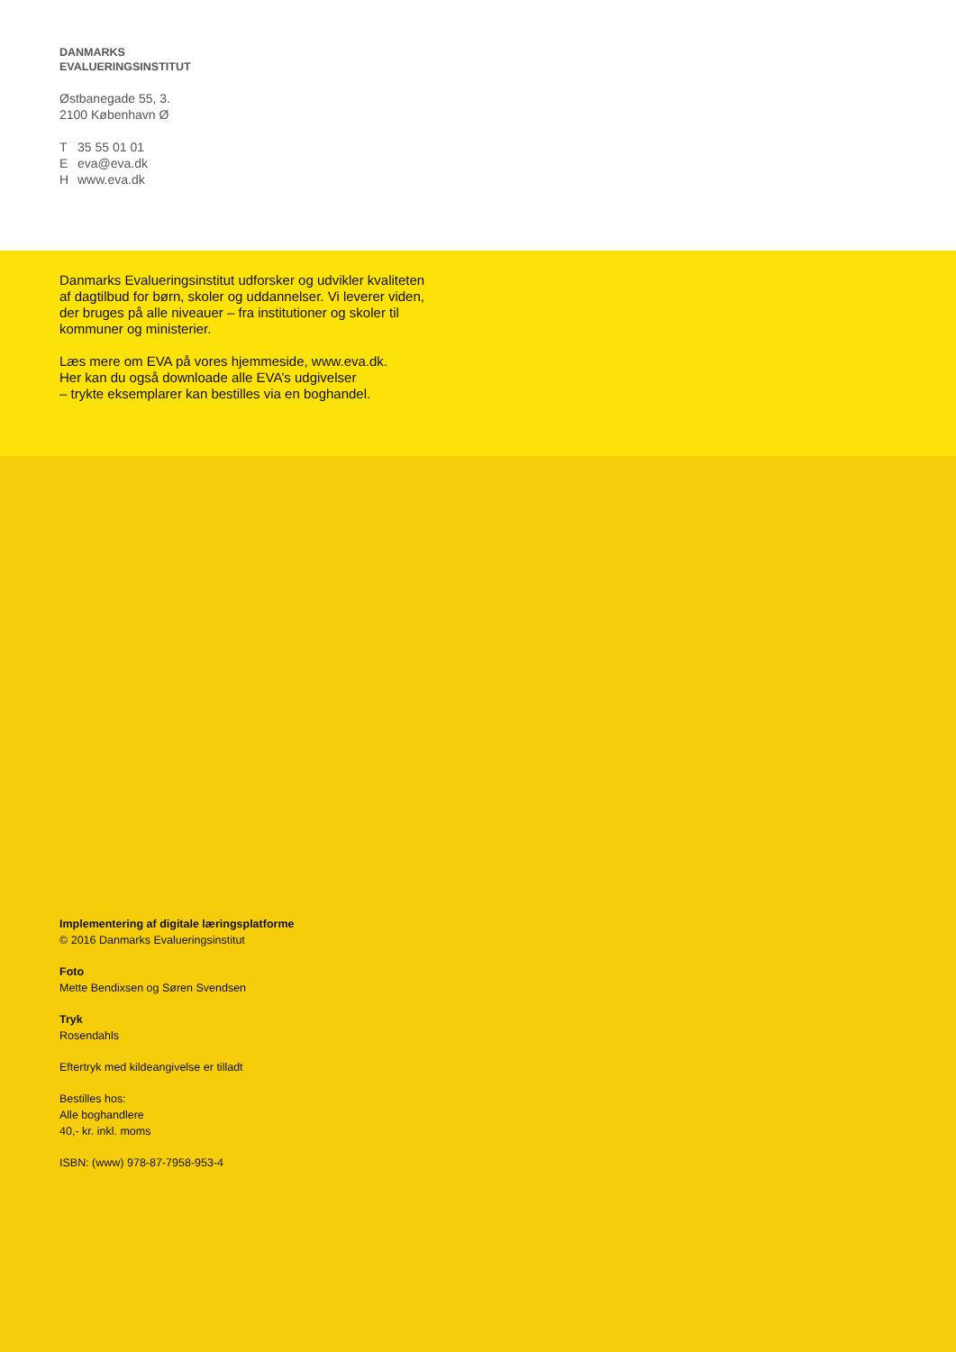DANMARKS
EVALUERINGSINSTITUT
Østbanegade 55, 3.
2100 København Ø
T 35 55 01 01
Eeva@eva.dk
Hwww.eva.dk
Danmarks Evalueringsinstitut udforsker og udvikler kvaliteten
af dagtilbud for børn, skoler og uddannelser. Vi leverer viden,
der bruges på alle niveauer – fra institutioner og skoler til
kommuner og ministerier.
Læs mere om EVA på vores hjemmeside, www.eva.dk.
Her kan du også downloade alle EVA’s udgivelser
– trykte eksemplarer kan bestilles via en boghandel.
Implementering af digitale læringsplatforme
© 2016 Danmarks Evalueringsinstitut
Foto
Mette Bendixsen og Søren Svendsen
Tryk
Rosendahls
Eftertryk med kildeangivelse er tilladt
Bestilles hos:
Alle boghandlere
40,- kr. inkl. moms
ISBN: (www) 978-87-7958-953-4